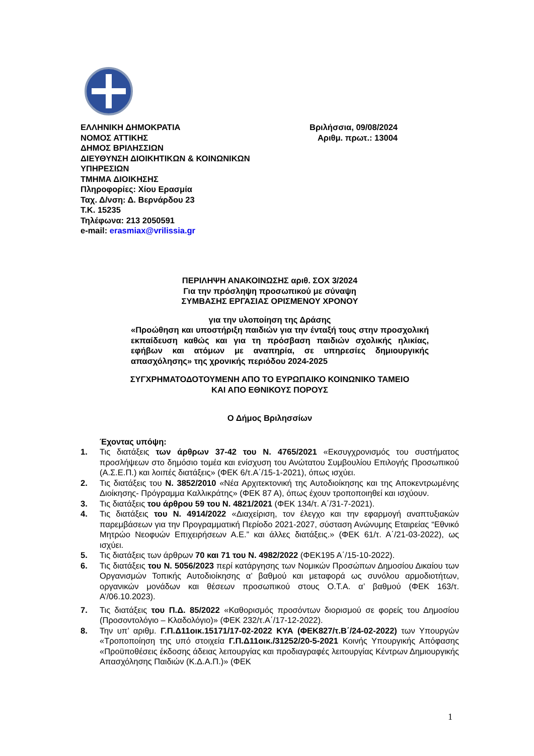ΕΛΛΗΝΙΚΗ ΔΗΜΟΚΡΑΤΙΑ Βριλήσσια, 09/08/2024
ΝΟΜΟΣ ΑΤΤΙΚΗΣ Αριθμ. πρωτ.: 13004
ΔΗΜΟΣ ΒΡΙΛΗΣΣΙΩΝ
ΔΙΕΥΘΥΝΣΗ ΔΙΟΙΚΗΤΙΚΩΝ & ΚΟΙΝΩΝΙΚΩΝ
ΥΠΗΡΕΣΙΩΝ
ΤΜΗΜΑ ΔΙΟΙΚΗΣΗΣ
Πληροφορίες: Χίου Ερασμία
Ταχ. Δ/νση: Δ. Βερνάρδου 23
Τ.Κ. 15235
Τηλέφωνα: 213 2050591
e-mail: erasmiax@vrilissia.gr
ΠΕΡΙΛΗΨΗ ΑΝΑΚΟΙΝΩΣΗΣ αριθ. ΣΟΧ 3/2024
Για την πρόσληψη προσωπικού με σύναψη
ΣΥΜΒΑΣΗΣ ΕΡΓΑΣΙΑΣ ΟΡΙΣΜΕΝΟΥ ΧΡΟΝΟΥ
για την υλοποίηση της Δράσης
«Προώθηση και υποστήριξη παιδιών για την ένταξή τους στην προσχολική εκπαίδευση καθώς και για τη πρόσβαση παιδιών σχολικής ηλικίας, εφήβων και ατόμων με αναπηρία, σε υπηρεσίες δημιουργικής απασχόλησης» της χρονικής περιόδου 2024-2025
ΣΥΓΧΡΗΜΑΤΟΔΟΤΟΥΜΕΝΗ ΑΠΟ ΤΟ ΕΥΡΩΠΑΙΚΟ ΚΟΙΝΩΝΙΚΟ ΤΑΜΕΙΟ
ΚΑΙ ΑΠΟ ΕΘΝΙΚΟΥΣ ΠΟΡΟΥΣ
Ο Δήμος Βριλησσίων
Έχοντας υπόψη:
1. Τις διατάξεις των άρθρων 37-42 του Ν. 4765/2021 «Εκσυγχρονισμός του συστήματος προσλήψεων στο δημόσιο τομέα και ενίσχυση του Ανώτατου Συμβουλίου Επιλογής Προσωπικού (Α.Σ.Ε.Π.) και λοιπές διατάξεις» (ΦΕΚ 6/τ.Α΄/15-1-2021), όπως ισχύει.
2. Τις διατάξεις του Ν. 3852/2010 «Νέα Αρχιτεκτονική της Αυτοδιοίκησης και της Αποκεντρωμένης Διοίκησης- Πρόγραμμα Καλλικράτης» (ΦΕΚ 87 Α), όπως έχουν τροποποιηθεί και ισχύουν.
3. Τις διατάξεις του άρθρου 59 του Ν. 4821/2021 (ΦΕΚ 134/τ. Α΄/31-7-2021).
4. Τις διατάξεις του Ν. 4914/2022 «Διαχείριση, τον έλεγχο και την εφαρμογή αναπτυξιακών παρεμβάσεων για την Προγραμματική Περίοδο 2021-2027, σύσταση Ανώνυμης Εταιρείας “Εθνικό Μητρώο Νεοφυών Επιχειρήσεων Α.Ε.” και άλλες διατάξεις.» (ΦΕΚ 61/τ. Α΄/21-03-2022), ως ισχύει.
5. Τις διατάξεις των άρθρων 70 και 71 του Ν. 4982/2022 (ΦΕΚ195 Α΄/15-10-2022).
6. Τις διατάξεις του Ν. 5056/2023 περί κατάργησης των Νομικών Προσώπων Δημοσίου Δικαίου των Οργανισμών Τοπικής Αυτοδιοίκησης α’ βαθμού και μεταφορά ως συνόλου αρμοδιοτήτων, οργανικών μονάδων και θέσεων προσωπικού στους Ο.Τ.Α. α’ βαθμού (ΦΕΚ 163/τ. Α’/06.10.2023).
7. Τις διατάξεις του Π.Δ. 85/2022 «Καθορισμός προσόντων διορισμού σε φορείς του Δημοσίου (Προσοντολόγιο – Κλαδολόγιο)» (ΦΕΚ 232/τ.Α΄/17-12-2022).
8. Την υπ’ αριθμ. Γ.Π.Δ11οικ.15171/17-02-2022 ΚΥΑ (ΦΕΚ827/τ.Β΄/24-02-2022) των Υπουργών «Τροποποίηση της υπό στοιχεία Γ.Π.Δ11οικ./31252/20-5-2021 Κοινής Υπουργικής Απόφασης «Προϋποθέσεις έκδοσης άδειας λειτουργίας και προδιαγραφές λειτουργίας Κέντρων Δημιουργικής Απασχόλησης Παιδιών (Κ.Δ.Α.Π.)» (ΦΕΚ
1